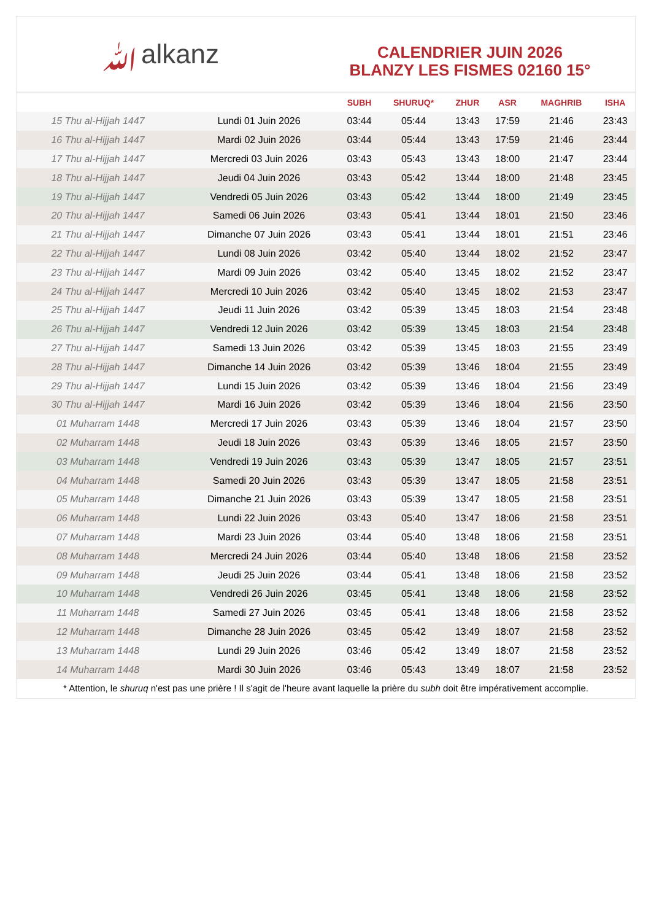ﷲalkanz
CALENDRIER JUIN 2026
BLANZY LES FISMES 02160 15°
| | | SUBH | SHURUQ* | ZHUR | ASR | MAGHRIB | ISHA |
| --- | --- | --- | --- | --- | --- | --- | --- |
| 15 Thu al-Hijjah 1447 | Lundi 01 Juin 2026 | 03:44 | 05:44 | 13:43 | 17:59 | 21:46 | 23:43 |
| 16 Thu al-Hijjah 1447 | Mardi 02 Juin 2026 | 03:44 | 05:44 | 13:43 | 17:59 | 21:46 | 23:44 |
| 17 Thu al-Hijjah 1447 | Mercredi 03 Juin 2026 | 03:43 | 05:43 | 13:43 | 18:00 | 21:47 | 23:44 |
| 18 Thu al-Hijjah 1447 | Jeudi 04 Juin 2026 | 03:43 | 05:42 | 13:44 | 18:00 | 21:48 | 23:45 |
| 19 Thu al-Hijjah 1447 | Vendredi 05 Juin 2026 | 03:43 | 05:42 | 13:44 | 18:00 | 21:49 | 23:45 |
| 20 Thu al-Hijjah 1447 | Samedi 06 Juin 2026 | 03:43 | 05:41 | 13:44 | 18:01 | 21:50 | 23:46 |
| 21 Thu al-Hijjah 1447 | Dimanche 07 Juin 2026 | 03:43 | 05:41 | 13:44 | 18:01 | 21:51 | 23:46 |
| 22 Thu al-Hijjah 1447 | Lundi 08 Juin 2026 | 03:42 | 05:40 | 13:44 | 18:02 | 21:52 | 23:47 |
| 23 Thu al-Hijjah 1447 | Mardi 09 Juin 2026 | 03:42 | 05:40 | 13:45 | 18:02 | 21:52 | 23:47 |
| 24 Thu al-Hijjah 1447 | Mercredi 10 Juin 2026 | 03:42 | 05:40 | 13:45 | 18:02 | 21:53 | 23:47 |
| 25 Thu al-Hijjah 1447 | Jeudi 11 Juin 2026 | 03:42 | 05:39 | 13:45 | 18:03 | 21:54 | 23:48 |
| 26 Thu al-Hijjah 1447 | Vendredi 12 Juin 2026 | 03:42 | 05:39 | 13:45 | 18:03 | 21:54 | 23:48 |
| 27 Thu al-Hijjah 1447 | Samedi 13 Juin 2026 | 03:42 | 05:39 | 13:45 | 18:03 | 21:55 | 23:49 |
| 28 Thu al-Hijjah 1447 | Dimanche 14 Juin 2026 | 03:42 | 05:39 | 13:46 | 18:04 | 21:55 | 23:49 |
| 29 Thu al-Hijjah 1447 | Lundi 15 Juin 2026 | 03:42 | 05:39 | 13:46 | 18:04 | 21:56 | 23:49 |
| 30 Thu al-Hijjah 1447 | Mardi 16 Juin 2026 | 03:42 | 05:39 | 13:46 | 18:04 | 21:56 | 23:50 |
| 01 Muharram 1448 | Mercredi 17 Juin 2026 | 03:43 | 05:39 | 13:46 | 18:04 | 21:57 | 23:50 |
| 02 Muharram 1448 | Jeudi 18 Juin 2026 | 03:43 | 05:39 | 13:46 | 18:05 | 21:57 | 23:50 |
| 03 Muharram 1448 | Vendredi 19 Juin 2026 | 03:43 | 05:39 | 13:47 | 18:05 | 21:57 | 23:51 |
| 04 Muharram 1448 | Samedi 20 Juin 2026 | 03:43 | 05:39 | 13:47 | 18:05 | 21:58 | 23:51 |
| 05 Muharram 1448 | Dimanche 21 Juin 2026 | 03:43 | 05:39 | 13:47 | 18:05 | 21:58 | 23:51 |
| 06 Muharram 1448 | Lundi 22 Juin 2026 | 03:43 | 05:40 | 13:47 | 18:06 | 21:58 | 23:51 |
| 07 Muharram 1448 | Mardi 23 Juin 2026 | 03:44 | 05:40 | 13:48 | 18:06 | 21:58 | 23:51 |
| 08 Muharram 1448 | Mercredi 24 Juin 2026 | 03:44 | 05:40 | 13:48 | 18:06 | 21:58 | 23:52 |
| 09 Muharram 1448 | Jeudi 25 Juin 2026 | 03:44 | 05:41 | 13:48 | 18:06 | 21:58 | 23:52 |
| 10 Muharram 1448 | Vendredi 26 Juin 2026 | 03:45 | 05:41 | 13:48 | 18:06 | 21:58 | 23:52 |
| 11 Muharram 1448 | Samedi 27 Juin 2026 | 03:45 | 05:41 | 13:48 | 18:06 | 21:58 | 23:52 |
| 12 Muharram 1448 | Dimanche 28 Juin 2026 | 03:45 | 05:42 | 13:49 | 18:07 | 21:58 | 23:52 |
| 13 Muharram 1448 | Lundi 29 Juin 2026 | 03:46 | 05:42 | 13:49 | 18:07 | 21:58 | 23:52 |
| 14 Muharram 1448 | Mardi 30 Juin 2026 | 03:46 | 05:43 | 13:49 | 18:07 | 21:58 | 23:52 |
* Attention, le shuruq n'est pas une prière ! Il s'agit de l'heure avant laquelle la prière du subh doit être impérativement accomplie.